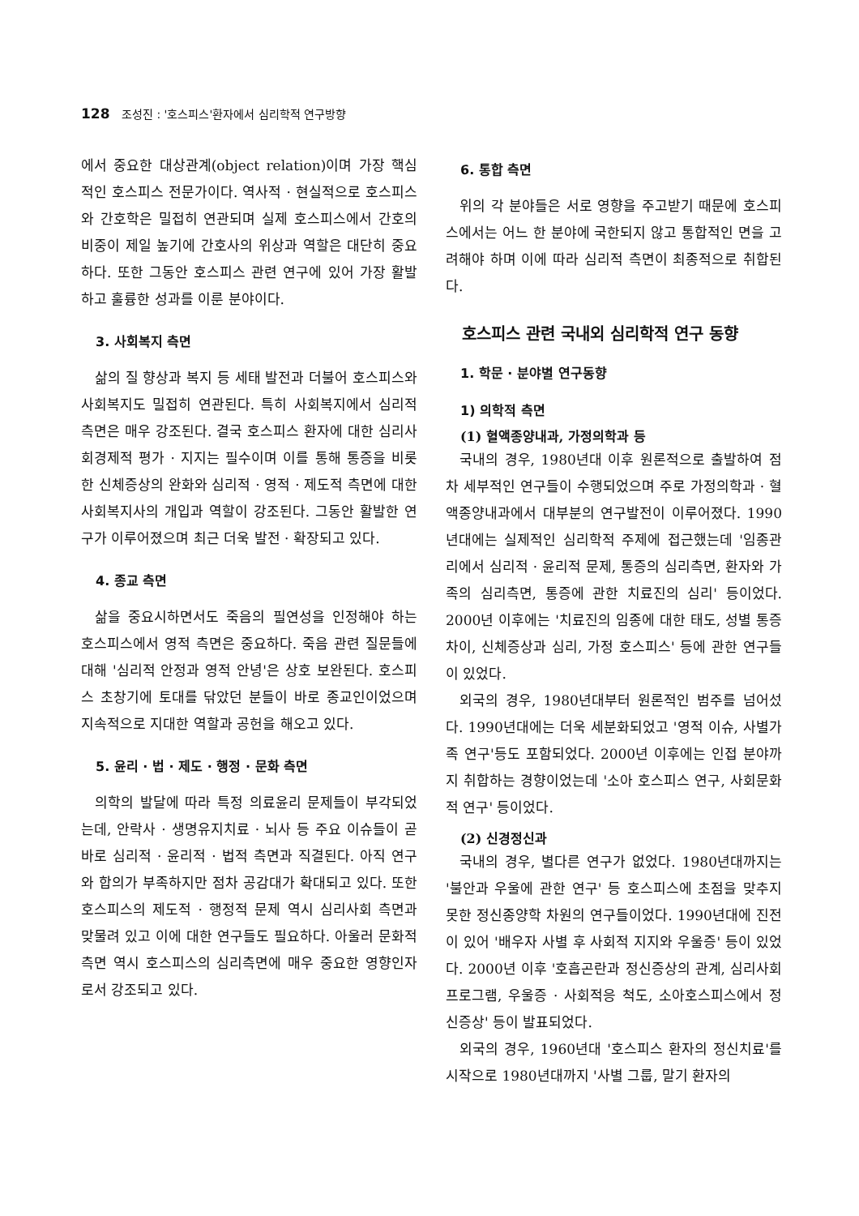128 조성진 : '호스피스'환자에서 심리학적 연구방향
에서 중요한 대상관계(object relation)이며 가장 핵심적인 호스피스 전문가이다. 역사적 · 현실적으로 호스피스와 간호학은 밀접히 연관되며 실제 호스피스에서 간호의 비중이 제일 높기에 간호사의 위상과 역할은 대단히 중요하다. 또한 그동안 호스피스 관련 연구에 있어 가장 활발하고 훌륭한 성과를 이룬 분야이다.
3. 사회복지 측면
삶의 질 향상과 복지 등 세태 발전과 더불어 호스피스와 사회복지도 밀접히 연관된다. 특히 사회복지에서 심리적 측면은 매우 강조된다. 결국 호스피스 환자에 대한 심리사회경제적 평가 · 지지는 필수이며 이를 통해 통증을 비롯한 신체증상의 완화와 심리적 · 영적 · 제도적 측면에 대한 사회복지사의 개입과 역할이 강조된다. 그동안 활발한 연구가 이루어졌으며 최근 더욱 발전 · 확장되고 있다.
4. 종교 측면
삶을 중요시하면서도 죽음의 필연성을 인정해야 하는 호스피스에서 영적 측면은 중요하다. 죽음 관련 질문들에 대해 '심리적 안정과 영적 안녕'은 상호 보완된다. 호스피스 초창기에 토대를 닦았던 분들이 바로 종교인이었으며 지속적으로 지대한 역할과 공헌을 해오고 있다.
5. 윤리 · 법 · 제도 · 행정 · 문화 측면
의학의 발달에 따라 특정 의료윤리 문제들이 부각되었는데, 안락사 · 생명유지치료 · 뇌사 등 주요 이슈들이 곧바로 심리적 · 윤리적 · 법적 측면과 직결된다. 아직 연구와 합의가 부족하지만 점차 공감대가 확대되고 있다. 또한 호스피스의 제도적 · 행정적 문제 역시 심리사회 측면과 맞물려 있고 이에 대한 연구들도 필요하다. 아울러 문화적 측면 역시 호스피스의 심리측면에 매우 중요한 영향인자로서 강조되고 있다.
6. 통합 측면
위의 각 분야들은 서로 영향을 주고받기 때문에 호스피스에서는 어느 한 분야에 국한되지 않고 통합적인 면을 고려해야 하며 이에 따라 심리적 측면이 최종적으로 취합된다.
호스피스 관련 국내외 심리학적 연구 동향
1. 학문 · 분야별 연구동향
1) 의학적 측면
(1) 혈액종양내과, 가정의학과 등
국내의 경우, 1980년대 이후 원론적으로 출발하여 점차 세부적인 연구들이 수행되었으며 주로 가정의학과 · 혈액종양내과에서 대부분의 연구발전이 이루어졌다. 1990년대에는 실제적인 심리학적 주제에 접근했는데 '임종관리에서 심리적 · 윤리적 문제, 통증의 심리측면, 환자와 가족의 심리측면, 통증에 관한 치료진의 심리' 등이었다. 2000년 이후에는 '치료진의 임종에 대한 태도, 성별 통증 차이, 신체증상과 심리, 가정 호스피스' 등에 관한 연구들이 있었다.
외국의 경우, 1980년대부터 원론적인 범주를 넘어섰다. 1990년대에는 더욱 세분화되었고 '영적 이슈, 사별가족 연구'등도 포함되었다. 2000년 이후에는 인접 분야까지 취합하는 경향이었는데 '소아 호스피스 연구, 사회문화적 연구' 등이었다.
(2) 신경정신과
국내의 경우, 별다른 연구가 없었다. 1980년대까지는 '불안과 우울에 관한 연구' 등 호스피스에 초점을 맞추지 못한 정신종양학 차원의 연구들이었다. 1990년대에 진전이 있어 '배우자 사별 후 사회적 지지와 우울증' 등이 있었다. 2000년 이후 '호흡곤란과 정신증상의 관계, 심리사회 프로그램, 우울증 · 사회적응 척도, 소아호스피스에서 정신증상' 등이 발표되었다.
외국의 경우, 1960년대 '호스피스 환자의 정신치료'를 시작으로 1980년대까지 '사별 그룹, 말기 환자의